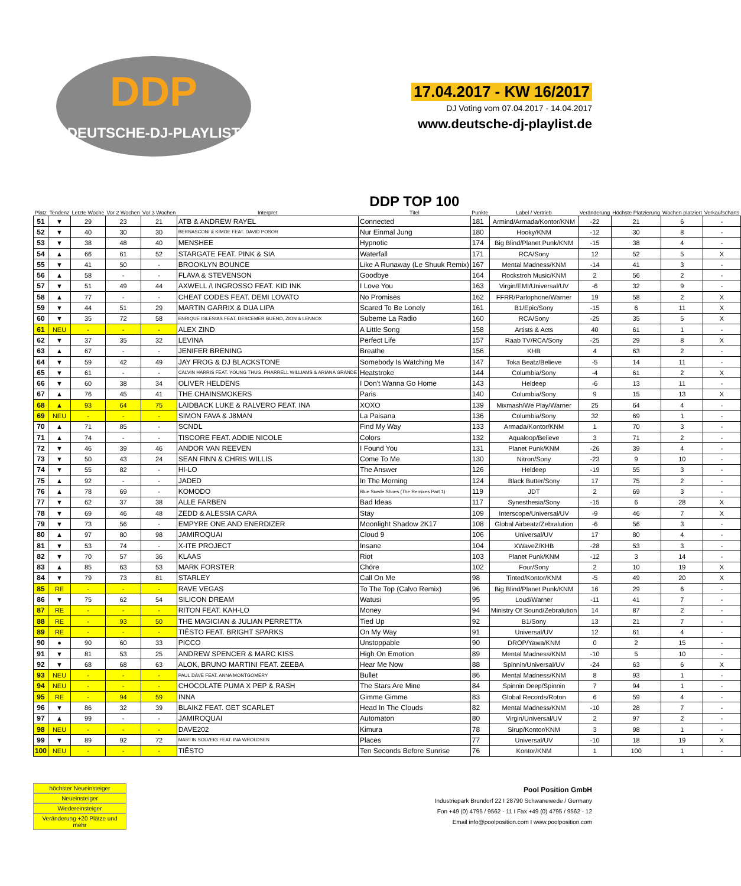DDP
DEUTSCHE-DJ-PLAYLIST
17.04.2017 - KW 16/2017
DJ Voting vom 07.04.2017 - 14.04.2017
www.deutsche-dj-playlist.de
| Platz | Tendenz | Letzte Woche | Vor 2 Wochen | Vor 3 Wochen | Interpret | DDP TOP 100 Titel | Punkte | Label / Vertrieb | Veränderung | Höchste Platzierung | Wochen platziert | Verkaufscharts |
| --- | --- | --- | --- | --- | --- | --- | --- | --- | --- | --- | --- | --- |
| 51 | ▼ | 29 | 23 | 21 | ATB & ANDREW RAYEL | Connected | 181 | Armind/Armada/Kontor/KNM | -22 | 21 | 6 | - |
| 52 | ▼ | 40 | 30 | 30 | BERNASCONI & KIMOE FEAT. DAVID POSOR | Nur Einmal Jung | 180 | Hooky/KNM | -12 | 30 | 8 | - |
| 53 | ▼ | 38 | 48 | 40 | MENSHEE | Hypnotic | 174 | Big Blind/Planet Punk/KNM | -15 | 38 | 4 | - |
| 54 | ▲ | 66 | 61 | 52 | STARGATE FEAT. PINK & SIA | Waterfall | 171 | RCA/Sony | 12 | 52 | 5 | X |
| 55 | ▼ | 41 | 50 | - | BROOKLYN BOUNCE | Like A Runaway (Le Shuuk Remix) | 167 | Mental Madness/KNM | -14 | 41 | 3 | - |
| 56 | ▲ | 58 | - | - | FLAVA & STEVENSON | Goodbye | 164 | Rockstroh Music/KNM | 2 | 56 | 2 | - |
| 57 | ▼ | 51 | 49 | 44 | AXWELL /\ INGROSSO FEAT. KID INK | I Love You | 163 | Virgin/EMI/Universal/UV | -6 | 32 | 9 | - |
| 58 | ▲ | 77 | - | - | CHEAT CODES FEAT. DEMI LOVATO | No Promises | 162 | FFRR/Parlophone/Warner | 19 | 58 | 2 | X |
| 59 | ▼ | 44 | 51 | 29 | MARTIN GARRIX & DUA LIPA | Scared To Be Lonely | 161 | B1/Epic/Sony | -15 | 6 | 11 | X |
| 60 | ▼ | 35 | 72 | 58 | ENRIQUE IGLESIAS FEAT. DESCEMER BUENO, ZION & LENNOX | Subeme La Radio | 160 | RCA/Sony | -25 | 35 | 5 | X |
| 61 | NEU | - | - | - | ALEX ZIND | A Little Song | 158 | Artists & Acts | 40 | 61 | 1 | - |
| 62 | ▼ | 37 | 35 | 32 | LEVINA | Perfect Life | 157 | Raab TV/RCA/Sony | -25 | 29 | 8 | X |
| 63 | ▲ | 67 | - | - | JENIFER BRENING | Breathe | 156 | KHB | 4 | 63 | 2 | - |
| 64 | ▼ | 59 | 42 | 49 | JAY FROG & DJ BLACKSTONE | Somebody Is Watching Me | 147 | Toka Beatz/Believe | -5 | 14 | 11 | - |
| 65 | ▼ | 61 | - | - | CALVIN HARRIS FEAT. YOUNG THUG, PHARRELL WILLIAMS & ARIANA GRANDE | Heatstroke | 144 | Columbia/Sony | -4 | 61 | 2 | X |
| 66 | ▼ | 60 | 38 | 34 | OLIVER HELDENS | I Don't Wanna Go Home | 143 | Heldeep | -6 | 13 | 11 | - |
| 67 | ▲ | 76 | 45 | 41 | THE CHAINSMOKERS | Paris | 140 | Columbia/Sony | 9 | 15 | 13 | X |
| 68 | ▲ | 93 | 64 | 75 | LAIDBACK LUKE & RALVERO FEAT. INA | XOXO | 139 | Mixmash/We Play/Warner | 25 | 64 | 4 | - |
| 69 | NEU | - | - | - | SIMON FAVA & J8MAN | La Paisana | 136 | Columbia/Sony | 32 | 69 | 1 | - |
| 70 | ▲ | 71 | 85 | - | SCNDL | Find My Way | 133 | Armada/Kontor/KNM | 1 | 70 | 3 | - |
| 71 | ▲ | 74 | - | - | TISCORE FEAT. ADDIE NICOLE | Colors | 132 | Aqualoop/Believe | 3 | 71 | 2 | - |
| 72 | ▼ | 46 | 39 | 46 | ANDOR VAN REEVEN | I Found You | 131 | Planet Punk/KNM | -26 | 39 | 4 | - |
| 73 | ▼ | 50 | 43 | 24 | SEAN FINN & CHRIS WILLIS | Come To Me | 130 | Nitron/Sony | -23 | 9 | 10 | - |
| 74 | ▼ | 55 | 82 | - | HI-LO | The Answer | 126 | Heldeep | -19 | 55 | 3 | - |
| 75 | ▲ | 92 | - | - | JADED | In The Morning | 124 | Black Butter/Sony | 17 | 75 | 2 | - |
| 76 | ▲ | 78 | 69 | - | KOMODO | Blue Suede Shoes (The Remixes Part 1) | 119 | JDT | 2 | 69 | 3 | - |
| 77 | ▼ | 62 | 37 | 38 | ALLE FARBEN | Bad Ideas | 117 | Synesthesia/Sony | -15 | 6 | 28 | X |
| 78 | ▼ | 69 | 46 | 48 | ZEDD & ALESSIA CARA | Stay | 109 | Interscope/Universal/UV | -9 | 46 | 7 | X |
| 79 | ▼ | 73 | 56 | - | EMPYRE ONE AND ENERDIZER | Moonlight Shadow 2K17 | 108 | Global Airbeatz/Zebralution | -6 | 56 | 3 | - |
| 80 | ▲ | 97 | 80 | 98 | JAMIROQUAI | Cloud 9 | 106 | Universal/UV | 17 | 80 | 4 | - |
| 81 | ▼ | 53 | 74 | - | X-ITE PROJECT | Insane | 104 | XWaveZ/KHB | -28 | 53 | 3 | - |
| 82 | ▼ | 70 | 57 | 36 | KLAAS | Riot | 103 | Planet Punk/KNM | -12 | 3 | 14 | - |
| 83 | ▲ | 85 | 63 | 53 | MARK FORSTER | Chöre | 102 | Four/Sony | 2 | 10 | 19 | X |
| 84 | ▼ | 79 | 73 | 81 | STARLEY | Call On Me | 98 | Tinted/Kontor/KNM | -5 | 49 | 20 | X |
| 85 | RE | - | - | - | RAVE VEGAS | To The Top (Calvo Remix) | 96 | Big Blind/Planet Punk/KNM | 16 | 29 | 6 | - |
| 86 | ▼ | 75 | 62 | 54 | SILICON DREAM | Watusi | 95 | Loud/Warner | -11 | 41 | 7 | - |
| 87 | RE | - | - | - | RITON FEAT. KAH-LO | Money | 94 | Ministry Of Sound/Zebralution | 14 | 87 | 2 | - |
| 88 | RE | - | 93 | 50 | THE MAGICIAN & JULIAN PERRETTA | Tied Up | 92 | B1/Sony | 13 | 21 | 7 | - |
| 89 | RE | - | - | - | TIËSTO FEAT. BRIGHT SPARKS | On My Way | 91 | Universal/UV | 12 | 61 | 4 | - |
| 90 | ● | 90 | 60 | 33 | PICCO | Unstoppable | 90 | DROP/Yawa/KNM | 0 | 2 | 15 | - |
| 91 | ▼ | 81 | 53 | 25 | ANDREW SPENCER & MARC KISS | High On Emotion | 89 | Mental Madness/KNM | -10 | 5 | 10 | - |
| 92 | ▼ | 68 | 68 | 63 | ALOK, BRUNO MARTINI FEAT. ZEEBA | Hear Me Now | 88 | Spinnin/Universal/UV | -24 | 63 | 6 | X |
| 93 | NEU | - | - | - | PAUL DAVE FEAT. ANNA MONTGOMERY | Bullet | 86 | Mental Madness/KNM | 8 | 93 | 1 | - |
| 94 | NEU | - | - | - | CHOCOLATE PUMA X PEP & RASH | The Stars Are Mine | 84 | Spinnin Deep/Spinnin | 7 | 94 | 1 | - |
| 95 | RE | - | 94 | 59 | INNA | Gimme Gimme | 83 | Global Records/Roton | 6 | 59 | 4 | - |
| 96 | ▼ | 86 | 32 | 39 | BLAIKZ FEAT. GET SCARLET | Head In The Clouds | 82 | Mental Madness/KNM | -10 | 28 | 7 | - |
| 97 | ▲ | 99 | - | - | JAMIROQUAI | Automaton | 80 | Virgin/Universal/UV | 2 | 97 | 2 | - |
| 98 | NEU | - | - | - | DAVE202 | Kimura | 78 | Sirup/Kontor/KNM | 3 | 98 | 1 | - |
| 99 | ▼ | 89 | 92 | 72 | MARTIN SOLVEIG FEAT. INA WROLDSEN | Places | 77 | Universal/UV | -10 | 18 | 19 | X |
| 100 | NEU | - | - | - | TIËSTO | Ten Seconds Before Sunrise | 76 | Kontor/KNM | 1 | 100 | 1 | - |
höchster Neueinsteiger
Neueinsteiger
Wiedereinsteiger
Veränderung +20 Plätze und mehr
Pool Position GmbH
Industriepark Brundorf 22 I 28790 Schwanewede / Germany
Fon +49 (0) 4795 / 9562 - 11 I Fax +49 (0) 4795 / 9562 - 12
Email info@poolposition.com I www.poolposition.com